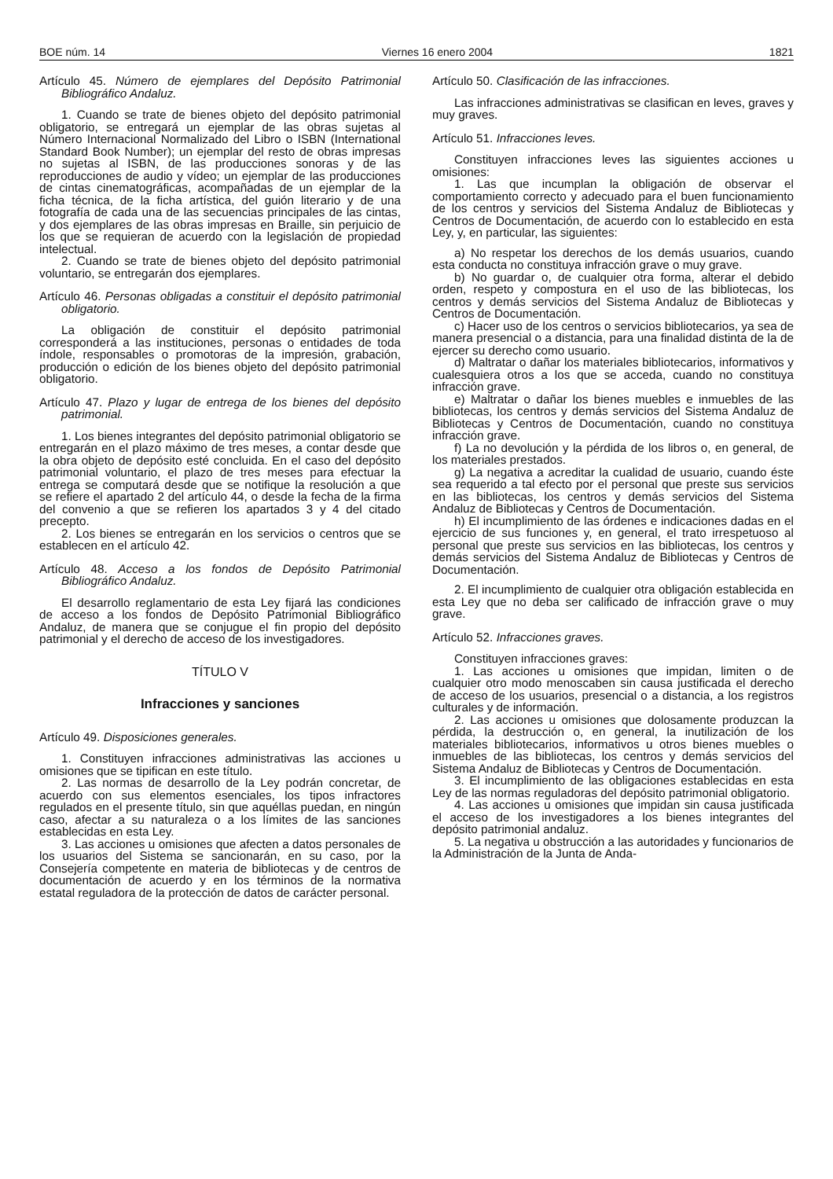BOE núm. 14 Viernes 16 enero 2004 1821
Artículo 45. Número de ejemplares del Depósito Patrimonial Bibliográfico Andaluz.
1. Cuando se trate de bienes objeto del depósito patrimonial obligatorio, se entregará un ejemplar de las obras sujetas al Número Internacional Normalizado del Libro o ISBN (International Standard Book Number); un ejemplar del resto de obras impresas no sujetas al ISBN, de las producciones sonoras y de las reproducciones de audio y vídeo; un ejemplar de las producciones de cintas cinematográficas, acompañadas de un ejemplar de la ficha técnica, de la ficha artística, del guión literario y de una fotografía de cada una de las secuencias principales de las cintas, y dos ejemplares de las obras impresas en Braille, sin perjuicio de los que se requieran de acuerdo con la legislación de propiedad intelectual.
2. Cuando se trate de bienes objeto del depósito patrimonial voluntario, se entregarán dos ejemplares.
Artículo 46. Personas obligadas a constituir el depósito patrimonial obligatorio.
La obligación de constituir el depósito patrimonial corresponderá a las instituciones, personas o entidades de toda índole, responsables o promotoras de la impresión, grabación, producción o edición de los bienes objeto del depósito patrimonial obligatorio.
Artículo 47. Plazo y lugar de entrega de los bienes del depósito patrimonial.
1. Los bienes integrantes del depósito patrimonial obligatorio se entregarán en el plazo máximo de tres meses, a contar desde que la obra objeto de depósito esté concluida. En el caso del depósito patrimonial voluntario, el plazo de tres meses para efectuar la entrega se computará desde que se notifique la resolución a que se refiere el apartado 2 del artículo 44, o desde la fecha de la firma del convenio a que se refieren los apartados 3 y 4 del citado precepto.
2. Los bienes se entregarán en los servicios o centros que se establecen en el artículo 42.
Artículo 48. Acceso a los fondos de Depósito Patrimonial Bibliográfico Andaluz.
El desarrollo reglamentario de esta Ley fijará las condiciones de acceso a los fondos de Depósito Patrimonial Bibliográfico Andaluz, de manera que se conjugue el fin propio del depósito patrimonial y el derecho de acceso de los investigadores.
TÍTULO V
Infracciones y sanciones
Artículo 49. Disposiciones generales.
1. Constituyen infracciones administrativas las acciones u omisiones que se tipifican en este título.
2. Las normas de desarrollo de la Ley podrán concretar, de acuerdo con sus elementos esenciales, los tipos infractores regulados en el presente título, sin que aquéllas puedan, en ningún caso, afectar a su naturaleza o a los límites de las sanciones establecidas en esta Ley.
3. Las acciones u omisiones que afecten a datos personales de los usuarios del Sistema se sancionarán, en su caso, por la Consejería competente en materia de bibliotecas y de centros de documentación de acuerdo y en los términos de la normativa estatal reguladora de la protección de datos de carácter personal.
Artículo 50. Clasificación de las infracciones.
Las infracciones administrativas se clasifican en leves, graves y muy graves.
Artículo 51. Infracciones leves.
Constituyen infracciones leves las siguientes acciones u omisiones:
1. Las que incumplan la obligación de observar el comportamiento correcto y adecuado para el buen funcionamiento de los centros y servicios del Sistema Andaluz de Bibliotecas y Centros de Documentación, de acuerdo con lo establecido en esta Ley, y, en particular, las siguientes:
a) No respetar los derechos de los demás usuarios, cuando esta conducta no constituya infracción grave o muy grave.
b) No guardar o, de cualquier otra forma, alterar el debido orden, respeto y compostura en el uso de las bibliotecas, los centros y demás servicios del Sistema Andaluz de Bibliotecas y Centros de Documentación.
c) Hacer uso de los centros o servicios bibliotecarios, ya sea de manera presencial o a distancia, para una finalidad distinta de la de ejercer su derecho como usuario.
d) Maltratar o dañar los materiales bibliotecarios, informativos y cualesquiera otros a los que se acceda, cuando no constituya infracción grave.
e) Maltratar o dañar los bienes muebles e inmuebles de las bibliotecas, los centros y demás servicios del Sistema Andaluz de Bibliotecas y Centros de Documentación, cuando no constituya infracción grave.
f) La no devolución y la pérdida de los libros o, en general, de los materiales prestados.
g) La negativa a acreditar la cualidad de usuario, cuando éste sea requerido a tal efecto por el personal que preste sus servicios en las bibliotecas, los centros y demás servicios del Sistema Andaluz de Bibliotecas y Centros de Documentación.
h) El incumplimiento de las órdenes e indicaciones dadas en el ejercicio de sus funciones y, en general, el trato irrespetuoso al personal que preste sus servicios en las bibliotecas, los centros y demás servicios del Sistema Andaluz de Bibliotecas y Centros de Documentación.
2. El incumplimiento de cualquier otra obligación establecida en esta Ley que no deba ser calificado de infracción grave o muy grave.
Artículo 52. Infracciones graves.
Constituyen infracciones graves:
1. Las acciones u omisiones que impidan, limiten o de cualquier otro modo menoscaben sin causa justificada el derecho de acceso de los usuarios, presencial o a distancia, a los registros culturales y de información.
2. Las acciones u omisiones que dolosamente produzcan la pérdida, la destrucción o, en general, la inutilización de los materiales bibliotecarios, informativos u otros bienes muebles o inmuebles de las bibliotecas, los centros y demás servicios del Sistema Andaluz de Bibliotecas y Centros de Documentación.
3. El incumplimiento de las obligaciones establecidas en esta Ley de las normas reguladoras del depósito patrimonial obligatorio.
4. Las acciones u omisiones que impidan sin causa justificada el acceso de los investigadores a los bienes integrantes del depósito patrimonial andaluz.
5. La negativa u obstrucción a las autoridades y funcionarios de la Administración de la Junta de Anda-